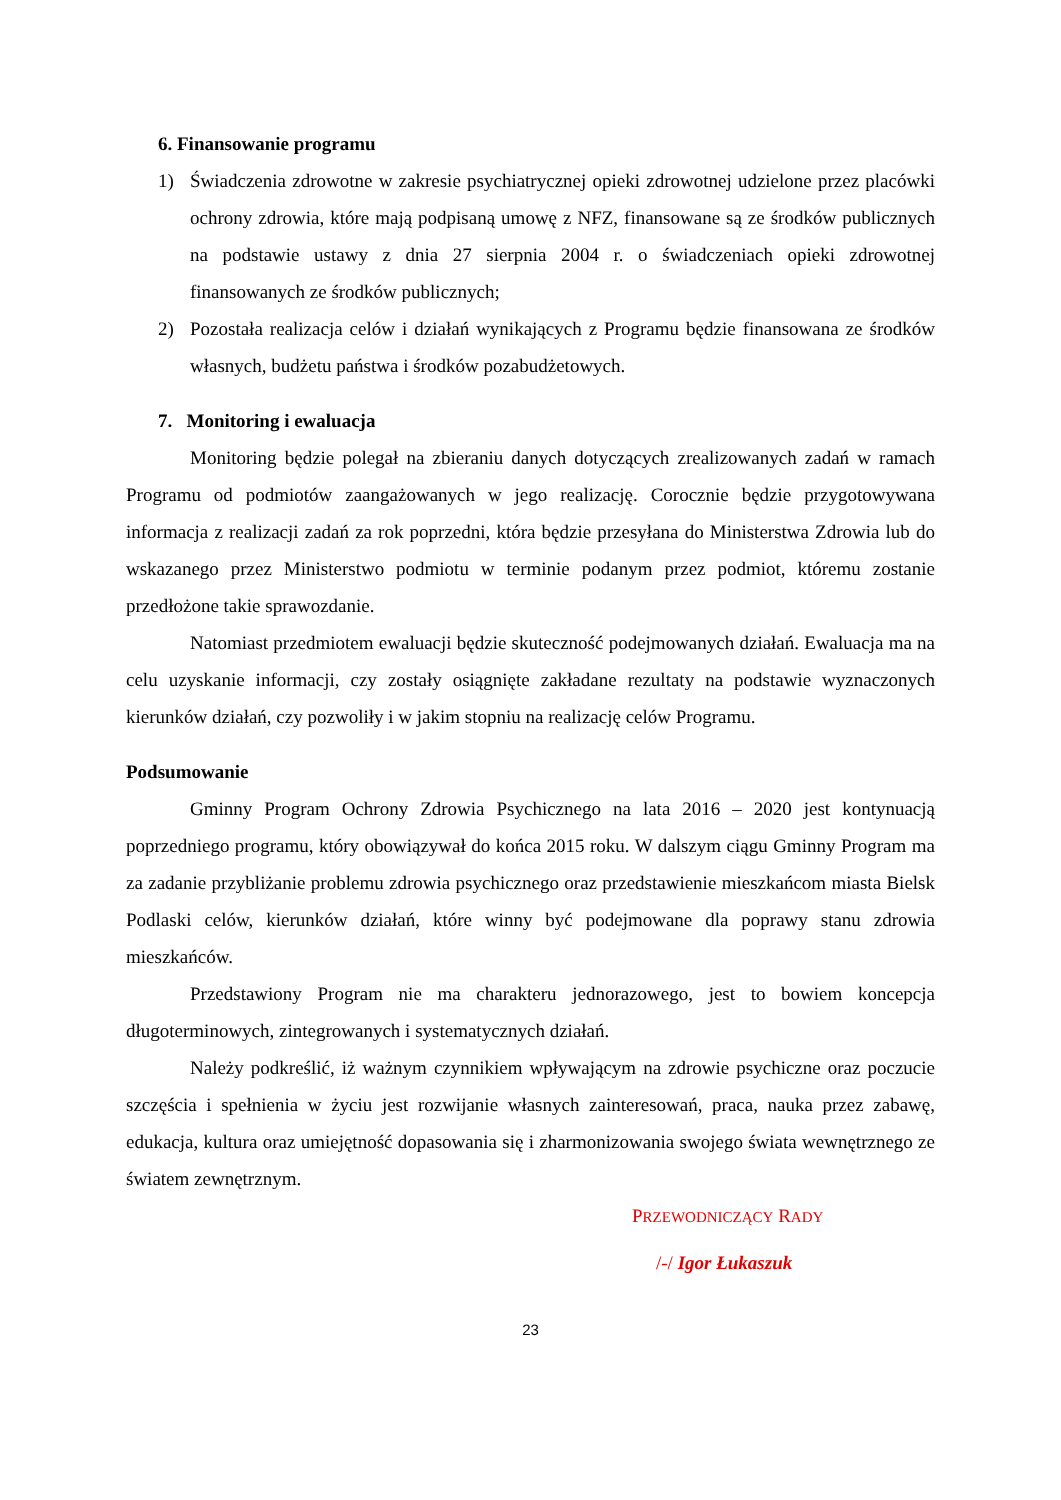6. Finansowanie programu
1) Świadczenia zdrowotne w zakresie psychiatrycznej opieki zdrowotnej udzielone przez placówki ochrony zdrowia, które mają podpisaną umowę z NFZ, finansowane są ze środków publicznych na podstawie ustawy z dnia 27 sierpnia 2004 r. o świadczeniach opieki zdrowotnej finansowanych ze środków publicznych;
2) Pozostała realizacja celów i działań wynikających z Programu będzie finansowana ze środków własnych, budżetu państwa i środków pozabudżetowych.
7. Monitoring i ewaluacja
Monitoring będzie polegał na zbieraniu danych dotyczących zrealizowanych zadań w ramach Programu od podmiotów zaangażowanych w jego realizację. Corocznie będzie przygotowywana informacja z realizacji zadań za rok poprzedni, która będzie przesyłana do Ministerstwa Zdrowia lub do wskazanego przez Ministerstwo podmiotu w terminie podanym przez podmiot, któremu zostanie przedłożone takie sprawozdanie.
Natomiast przedmiotem ewaluacji będzie skuteczność podejmowanych działań. Ewaluacja ma na celu uzyskanie informacji, czy zostały osiągnięte zakładane rezultaty na podstawie wyznaczonych kierunków działań, czy pozwoliły i w jakim stopniu na realizację celów Programu.
Podsumowanie
Gminny Program Ochrony Zdrowia Psychicznego na lata 2016 – 2020 jest kontynuacją poprzedniego programu, który obowiązywał do końca 2015 roku. W dalszym ciągu Gminny Program ma za zadanie przybliżanie problemu zdrowia psychicznego oraz przedstawienie mieszkańcom miasta Bielsk Podlaski celów, kierunków działań, które winny być podejmowane dla poprawy stanu zdrowia mieszkańców.
Przedstawiony Program nie ma charakteru jednorazowego, jest to bowiem koncepcja długoterminowych, zintegrowanych i systematycznych działań.
Należy podkreślić, iż ważnym czynnikiem wpływającym na zdrowie psychiczne oraz poczucie szczęścia i spełnienia w życiu jest rozwijanie własnych zainteresowań, praca, nauka przez zabawę, edukacja, kultura oraz umiejętność dopasowania się i zharmonizowania swojego świata wewnętrznego ze światem zewnętrznym.
PRZEWODNICZĄCY RADY
/-/ Igor Łukaszuk
23